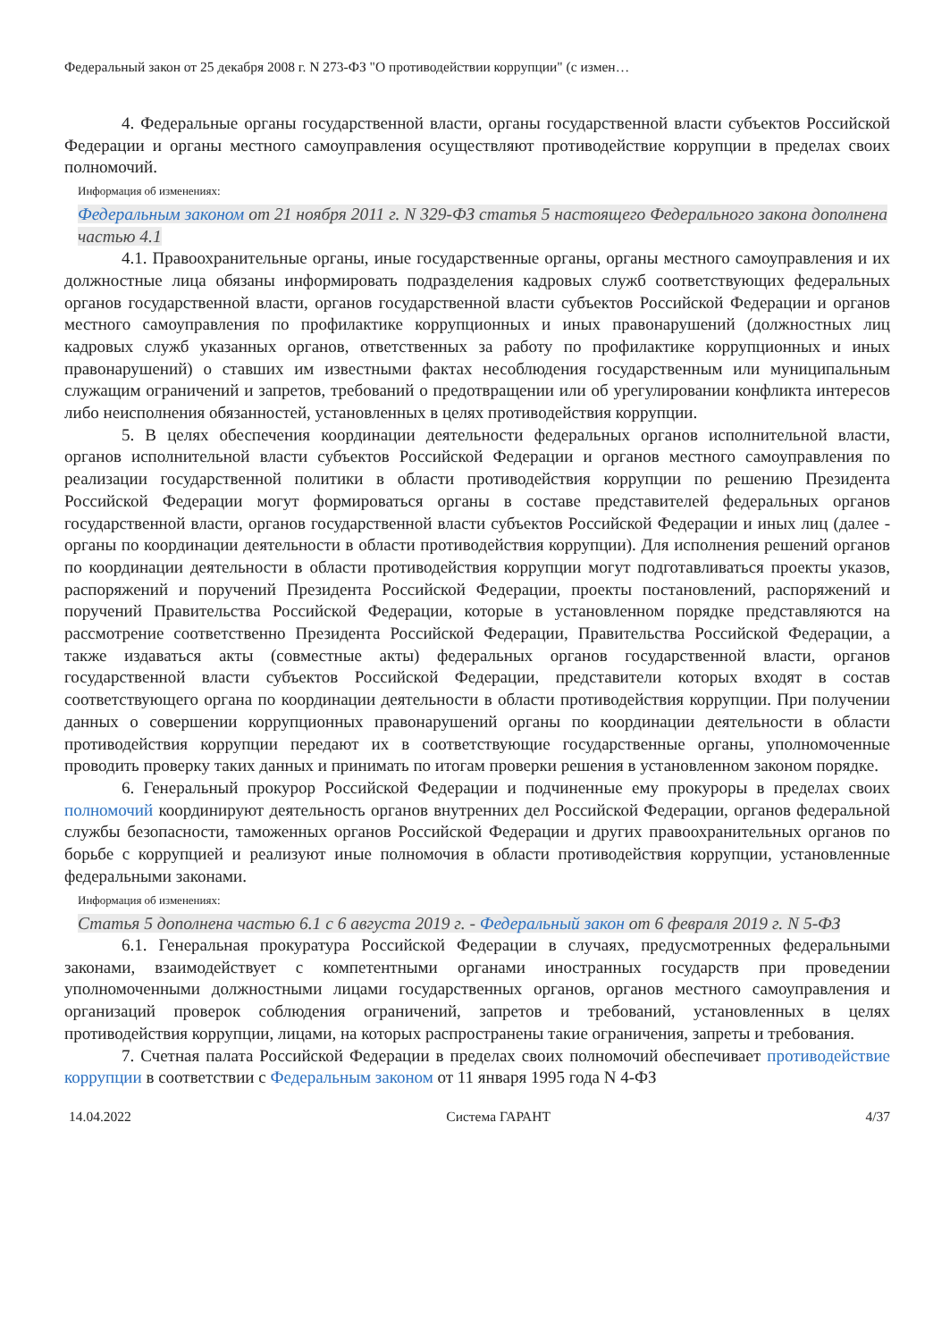Федеральный закон от 25 декабря 2008 г. N 273-ФЗ "О противодействии коррупции" (с измен…
4. Федеральные органы государственной власти, органы государственной власти субъектов Российской Федерации и органы местного самоуправления осуществляют противодействие коррупции в пределах своих полномочий.
Информация об изменениях:
Федеральным законом от 21 ноября 2011 г. N 329-ФЗ статья 5 настоящего Федерального закона дополнена частью 4.1
4.1. Правоохранительные органы, иные государственные органы, органы местного самоуправления и их должностные лица обязаны информировать подразделения кадровых служб соответствующих федеральных органов государственной власти, органов государственной власти субъектов Российской Федерации и органов местного самоуправления по профилактике коррупционных и иных правонарушений (должностных лиц кадровых служб указанных органов, ответственных за работу по профилактике коррупционных и иных правонарушений) о ставших им известными фактах несоблюдения государственным или муниципальным служащим ограничений и запретов, требований о предотвращении или об урегулировании конфликта интересов либо неисполнения обязанностей, установленных в целях противодействия коррупции.
5. В целях обеспечения координации деятельности федеральных органов исполнительной власти, органов исполнительной власти субъектов Российской Федерации и органов местного самоуправления по реализации государственной политики в области противодействия коррупции по решению Президента Российской Федерации могут формироваться органы в составе представителей федеральных органов государственной власти, органов государственной власти субъектов Российской Федерации и иных лиц (далее - органы по координации деятельности в области противодействия коррупции). Для исполнения решений органов по координации деятельности в области противодействия коррупции могут подготавливаться проекты указов, распоряжений и поручений Президента Российской Федерации, проекты постановлений, распоряжений и поручений Правительства Российской Федерации, которые в установленном порядке представляются на рассмотрение соответственно Президента Российской Федерации, Правительства Российской Федерации, а также издаваться акты (совместные акты) федеральных органов государственной власти, органов государственной власти субъектов Российской Федерации, представители которых входят в состав соответствующего органа по координации деятельности в области противодействия коррупции. При получении данных о совершении коррупционных правонарушений органы по координации деятельности в области противодействия коррупции передают их в соответствующие государственные органы, уполномоченные проводить проверку таких данных и принимать по итогам проверки решения в установленном законом порядке.
6. Генеральный прокурор Российской Федерации и подчиненные ему прокуроры в пределах своих полномочий координируют деятельность органов внутренних дел Российской Федерации, органов федеральной службы безопасности, таможенных органов Российской Федерации и других правоохранительных органов по борьбе с коррупцией и реализуют иные полномочия в области противодействия коррупции, установленные федеральными законами.
Информация об изменениях:
Статья 5 дополнена частью 6.1 с 6 августа 2019 г. - Федеральный закон от 6 февраля 2019 г. N 5-ФЗ
6.1. Генеральная прокуратура Российской Федерации в случаях, предусмотренных федеральными законами, взаимодействует с компетентными органами иностранных государств при проведении уполномоченными должностными лицами государственных органов, органов местного самоуправления и организаций проверок соблюдения ограничений, запретов и требований, установленных в целях противодействия коррупции, лицами, на которых распространены такие ограничения, запреты и требования.
7. Счетная палата Российской Федерации в пределах своих полномочий обеспечивает противодействие коррупции в соответствии с Федеральным законом от 11 января 1995 года N 4-ФЗ
14.04.2022 Система ГАРАНТ 4/37